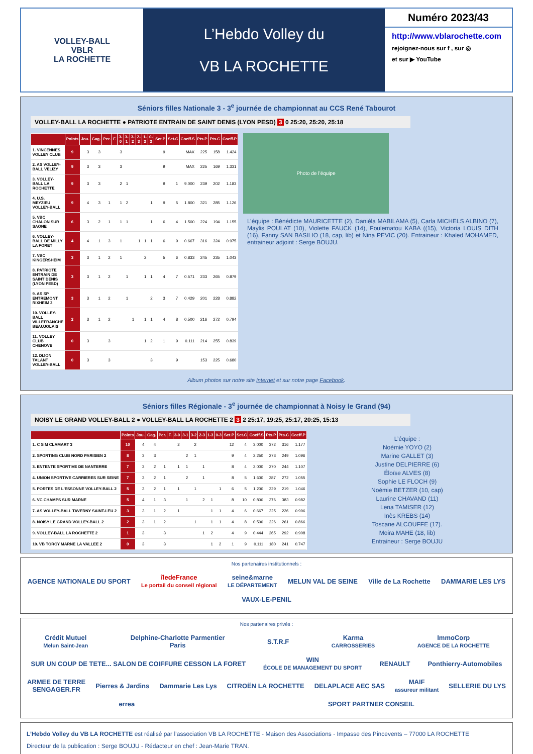VOLLEY-BALL
VBLR
LA ROCHETTE
L’Hebdo Volley du
VB LA ROCHETTE
Numéro 2023/43
http://www.vblarochette.com
rejoignez-nous sur f , sur ◎
et sur ▶ YouTube
Séniors filles Nationale 3 - 3<sup>e</sup> journée de championnat au CCS René Tabourot
VOLLEY-BALL LA ROCHETTE ● PATRIOTE ENTRAIN DE SAINT DENIS (LYON PESD) 3 0 25:20, 25:20, 25:18
| | Points | Jou. | Gag. | Per. | F. | 3-0 | 3-1 | 3-2 | 2-3 | 1-3 | 0-3 | Set.P | Set.C | Coeff.S | Pts.P | Pts.C | Coeff.P |
| --- | --- | --- | --- | --- | --- | --- | --- | --- | --- | --- | --- | --- | --- | --- | --- | --- | --- |
| 1. VINCENNES VOLLEY CLUB | 9 | 3 | 3 | | | 3 | | | | | | 9 | | MAX | 225 | 158 | 1.424 |
| 2. AS VOLLEY-BALL VELIZY | 9 | 3 | 3 | | | 3 | | | | | | 9 | | MAX | 225 | 169 | 1.331 |
| 3. VOLLEY-BALL LA ROCHETTE | 9 | 3 | 3 | | | 2 | 1 | | | | | 9 | 1 | 9.000 | 239 | 202 | 1.183 |
| 4. U.S. MEYZIEU VOLLEY-BALL | 9 | 4 | 3 | 1 | | 1 | 2 | | | | 1 | 9 | 5 | 1.800 | 321 | 285 | 1.126 |
| 5. VBC CHALON SUR SAONE | 6 | 3 | 2 | 1 | | 1 | 1 | | | | 1 | 6 | 4 | 1.500 | 224 | 194 | 1.155 |
| 6. VOLLEY-BALL DE MILLY LA FORET | 4 | 4 | 1 | 3 | | 1 | | | 1 | 1 | 1 | 6 | 9 | 0.667 | 316 | 324 | 0.975 |
| 7. VBC KINGERSHEIM | 3 | 3 | 1 | 2 | | 1 | | | | 2 | | 5 | 6 | 0.833 | 245 | 235 | 1.043 |
| 8. PATRIOTE ENTRAIN DE SAINT DENIS (LYON PESD) | 3 | 3 | 1 | 2 | | | 1 | | | 1 | 1 | 4 | 7 | 0.571 | 233 | 265 | 0.879 |
| 9. AS SP ENTREMONT RIXHEIM 2 | 3 | 3 | 1 | 2 | | | 1 | | | | 2 | 3 | 7 | 0.429 | 201 | 228 | 0.882 |
| 10. VOLLEY-BALL VILLEFRANCHE BEAUJOLAIS | 2 | 3 | 1 | 2 | | | | 1 | | 1 | 1 | 4 | 8 | 0.500 | 216 | 272 | 0.794 |
| 11. VOLLEY CLUB CHENOVE | 0 | 3 | | 3 | | | | | | 1 | 2 | 1 | 9 | 0.111 | 214 | 255 | 0.839 |
| 12. DIJON TALANT VOLLEY-BALL | 0 | 3 | | 3 | | | | | | | 3 | | 9 | | 153 | 225 | 0.680 |
Photo de l’équipe
L’équipe : Bénédicte MAURICETTE (2), Daniéla MABILAMA (5), Carla MICHELS ALBINO (7), Maylis POULAT (10), Violette FAUCK (14), Foulematou KABA ((15), Victoria LOUIS DITH (16), Fanny SAN BASILIO (18, cap, lib) et Nina PEVIC (20). Entraineur : Khaled MOHAMED, entraineur adjoint : Serge BOUJU.
Album photos sur notre site internet et sur notre page Facebook.
Séniors filles Régionale - 3<sup>e</sup> journée de championnat à Noisy le Grand (94)
NOISY LE GRAND VOLLEY-BALL 2 ● VOLLEY-BALL LA ROCHETTE 2 3 2 25:17, 19:25, 25:17, 20:25, 15:13
| | Points | Jou. | Gag. | Per. | F. | 3-0 | 3-1 | 3-2 | 2-3 | 1-3 | 0-3 | Set.P | Set.C | Coeff.S | Pts.P | Pts.C | Coeff.P |
| --- | --- | --- | --- | --- | --- | --- | --- | --- | --- | --- | --- | --- | --- | --- | --- | --- | --- |
| 1. C S M CLAMART 3 | 10 | 4 | 4 | | | 2 | | 2 | | | | 12 | 4 | 3.000 | 372 | 316 | 1.177 |
| 2. SPORTING CLUB NORD PARISIEN 2 | 8 | 3 | 3 | | | | 2 | 1 | | | | 9 | 4 | 2.250 | 273 | 249 | 1.096 |
| 3. ENTENTE SPORTIVE DE NANTERRE | 7 | 3 | 2 | 1 | | 1 | 1 | | 1 | | | 8 | 4 | 2.000 | 270 | 244 | 1.107 |
| 4. UNION SPORTIVE CARRIERES SUR SEINE | 7 | 3 | 2 | 1 | | | 2 | | 1 | | | 8 | 5 | 1.600 | 287 | 272 | 1.055 |
| 5. PORTES DE L'ESSONNE VOLLEY-BALL 2 | 5 | 3 | 2 | 1 | | 1 | | 1 | | | 1 | 6 | 5 | 1.200 | 229 | 219 | 1.046 |
| 6. VC CHAMPS SUR MARNE | 5 | 4 | 1 | 3 | | | 1 | | 2 | 1 | | 8 | 10 | 0.800 | 376 | 383 | 0.982 |
| 7. AS VOLLEY-BALL TAVERNY SAINT-LEU 2 | 3 | 3 | 1 | 2 | | 1 | | | | 1 | 1 | 4 | 6 | 0.667 | 225 | 226 | 0.996 |
| 8. NOISY LE GRAND VOLLEY-BALL 2 | 2 | 3 | 1 | 2 | | | | 1 | | 1 | 1 | 4 | 8 | 0.500 | 226 | 261 | 0.866 |
| 9. VOLLEY-BALL LA ROCHETTE 2 | 1 | 3 | | 3 | | | | | 1 | 2 | | 4 | 9 | 0.444 | 265 | 292 | 0.908 |
| 10. VB TORCY MARNE LA VALLEE 2 | 0 | 3 | | 3 | | | | | | 1 | 2 | 1 | 9 | 0.111 | 180 | 241 | 0.747 |
L’équipe :
Noémie YOYO (2)
Marine GALLET (3)
Justine DELPIERRE (6)
Éloïse ALVES (8)
Sophie LE FLOCH (9)
Noémie BETZER (10, cap)
Laurine CHAVAND (11)
Lena TAMISER (12)
Inès KREBS (14)
Toscane ALCOUFFE (17).
Moira MAHE (18, lib)
Entraineur : Serge BOUJU
Nos partenaires institutionnels :
AGENCE NATIONALE DU SPORT îledeFrance
Le portail du conseil régional seine&marne
LE DÉPARTEMENT MELUN VAL DE SEINE Ville de La Rochette DAMMARIE LES LYS VAUX-LE-PENIL
Nos partenaires privés :
Crédit Mutuel
Melun Saint-Jean Delphine-Charlotte Parmentier
Paris S.T.R.F Karma
CARROSSERIES ImmoCorp
AGENCE DE LA ROCHETTE SUR UN COUP DE TETE... SALON DE COIFFURE CESSON LA FORET WIN
ÉCOLE DE MANAGEMENT DU SPORT RENAULT Ponthierry-Automobiles ARMEE DE TERRE
SENGAGER.FR Pierres & Jardins Dammarie Les Lys CITROËN LA ROCHETTE DELAPLACE AEC SAS MAIF
assureur militant SELLERIE DU LYS errea SPORT PARTNER CONSEIL
L’Hebdo Volley du VB LA ROCHETTE est réalisé par l’association VB LA ROCHETTE - Maison des Associations - Impasse des Pincevents – 77000 LA ROCHETTE
Directeur de la publication : Serge BOUJU - Rédacteur en chef : Jean-Marie TRAN.